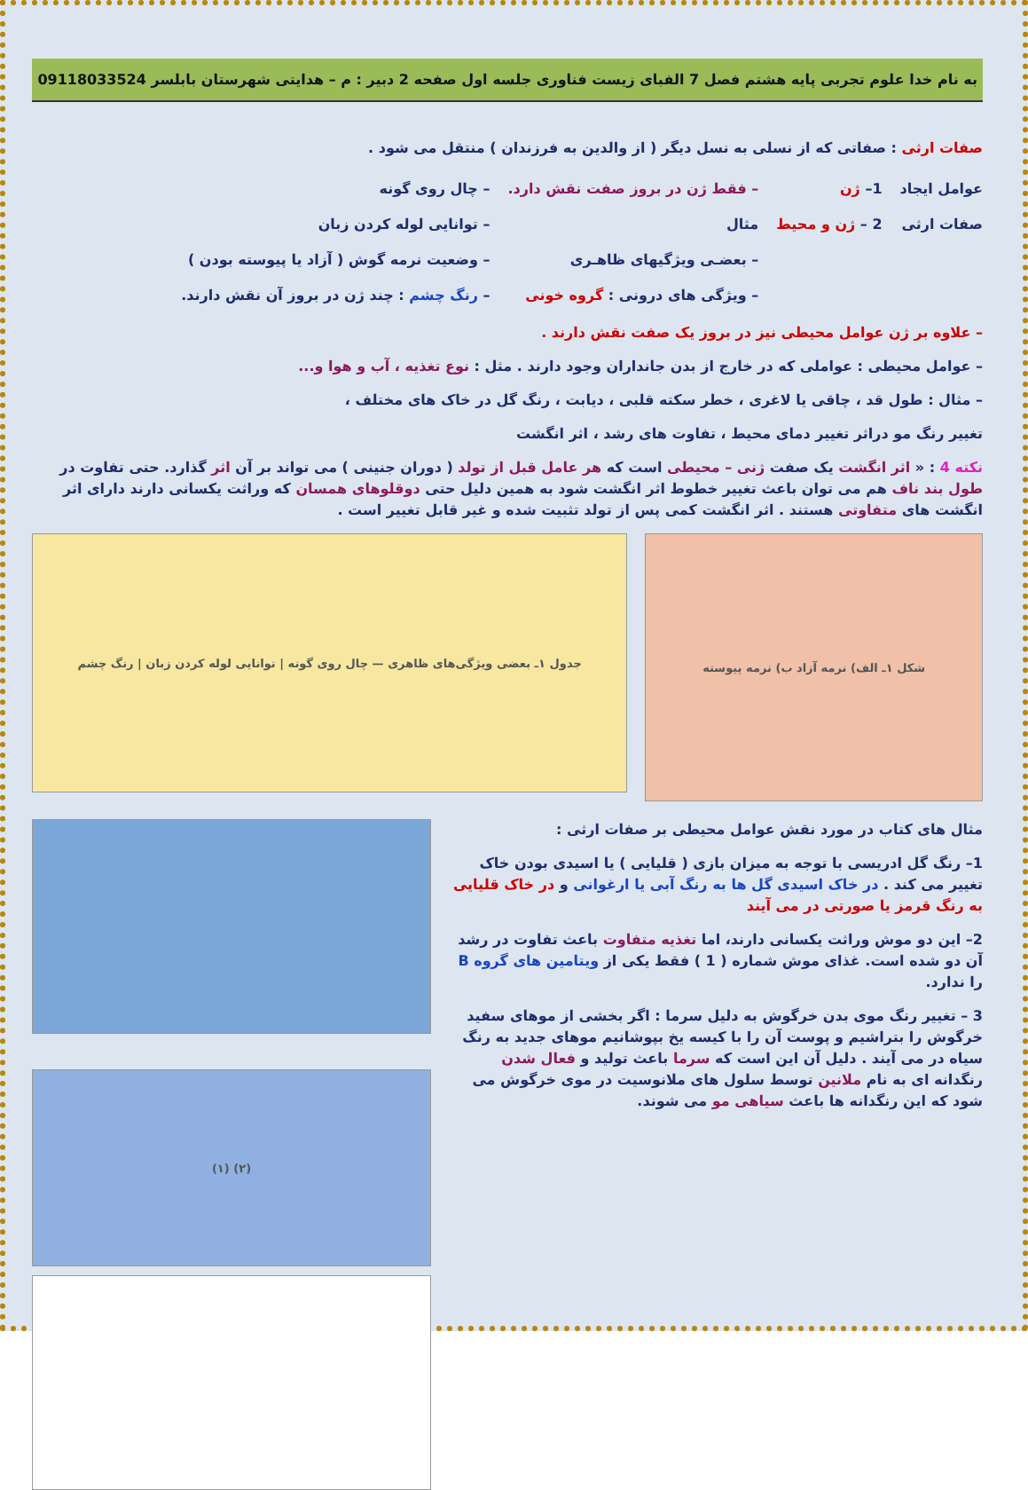به نام خدا علوم تجربی پایه هشتم فصل 7 الفبای زیست فناوری جلسه اول صفحه 2 دبیر : م – هدایتی شهرستان بابلسر 09118033524
صفات ارثی : صفاتی که از نسلی به نسل دیگر ( از والدین به فرزندان ) منتقل می شود .
عوامل ایجاد
صفات ارثی
1– ژن
2 – ژن و محیط
– فقط ژن در بروز صفت نقش دارد.
مثال
– بعضـی ویژگیهای ظاهـری
– ویژگی های درونی : گروه خونی
– چال روی گونه
– توانایی لوله کردن زبان
– وضعیت نرمه گوش ( آزاد یا پیوسته بودن )
– رنگ چشم : چند ژن در بروز آن نقش دارند.
– علاوه بر ژن عوامل محیطی نیز در بروز یک صفت نقش دارند .
– عوامل محیطی : عواملی که در خارج از بدن جانداران وجود دارند . مثل : نوع تغذیه ، آب و هوا و...
– مثال : طول قد ، چاقی یا لاغری ، خطر سکته قلبی ، دیابت ، رنگ گل در خاک های مختلف ،
تغییر رنگ مو دراثر تغییر دمای محیط ، تفاوت های رشد ، اثر انگشت
نکته 4 : « اثر انگشت یک صفت ژنی – محیطی است که هر عامل قبل از تولد ( دوران جنینی ) می تواند بر آن اثر گذارد. حتی تفاوت در طول بند ناف هم می توان باعث تغییر خطوط اثر انگشت شود به همین دلیل حتی دوقلوهای همسان که وراثت یکسانی دارند دارای اثر انگشت های متفاوتی هستند . اثر انگشت کمی پس از تولد تثبیت شده و غیر قابل تغییر است .
شکل ۱ـ الف) نرمه آزاد ب) نرمه پیوسته
جدول ۱ـ بعضی ویژگی‌های ظاهری — چال روی گونه | توانایی لوله کردن زبان | رنگ چشم
مثال های کتاب در مورد نقش عوامل محیطی بر صفات ارثی :
1– رنگ گل ادریسی با توجه به میزان بازی ( قلیایی ) یا اسیدی بودن خاک تغییر می کند . در خاک اسیدی گل ها به رنگ آبی یا ارغوانی و در خاک قلیایی به رنگ قرمز یا صورتی در می آیند
2– این دو موش وراثت یکسانی دارند، اما تغذیه متفاوت باعث تفاوت در رشد آن دو شده است. غذای موش شماره ( 1 ) فقط یکی از ویتامین های گروه B را ندارد.
3 – تغییر رنگ موی بدن خرگوش به دلیل سرما : اگر بخشی از موهای سفید خرگوش را بتراشیم و پوست آن را با کیسه یخ بپوشانیم موهای جدید به رنگ سیاه در می آیند . دلیل آن این است که سرما باعث تولید و فعال شدن رنگدانه ای به نام ملانین توسط سلول های ملانوسیت در موی خرگوش می شود که این رنگدانه ها باعث سیاهی مو می شوند.
(۲) (۱)